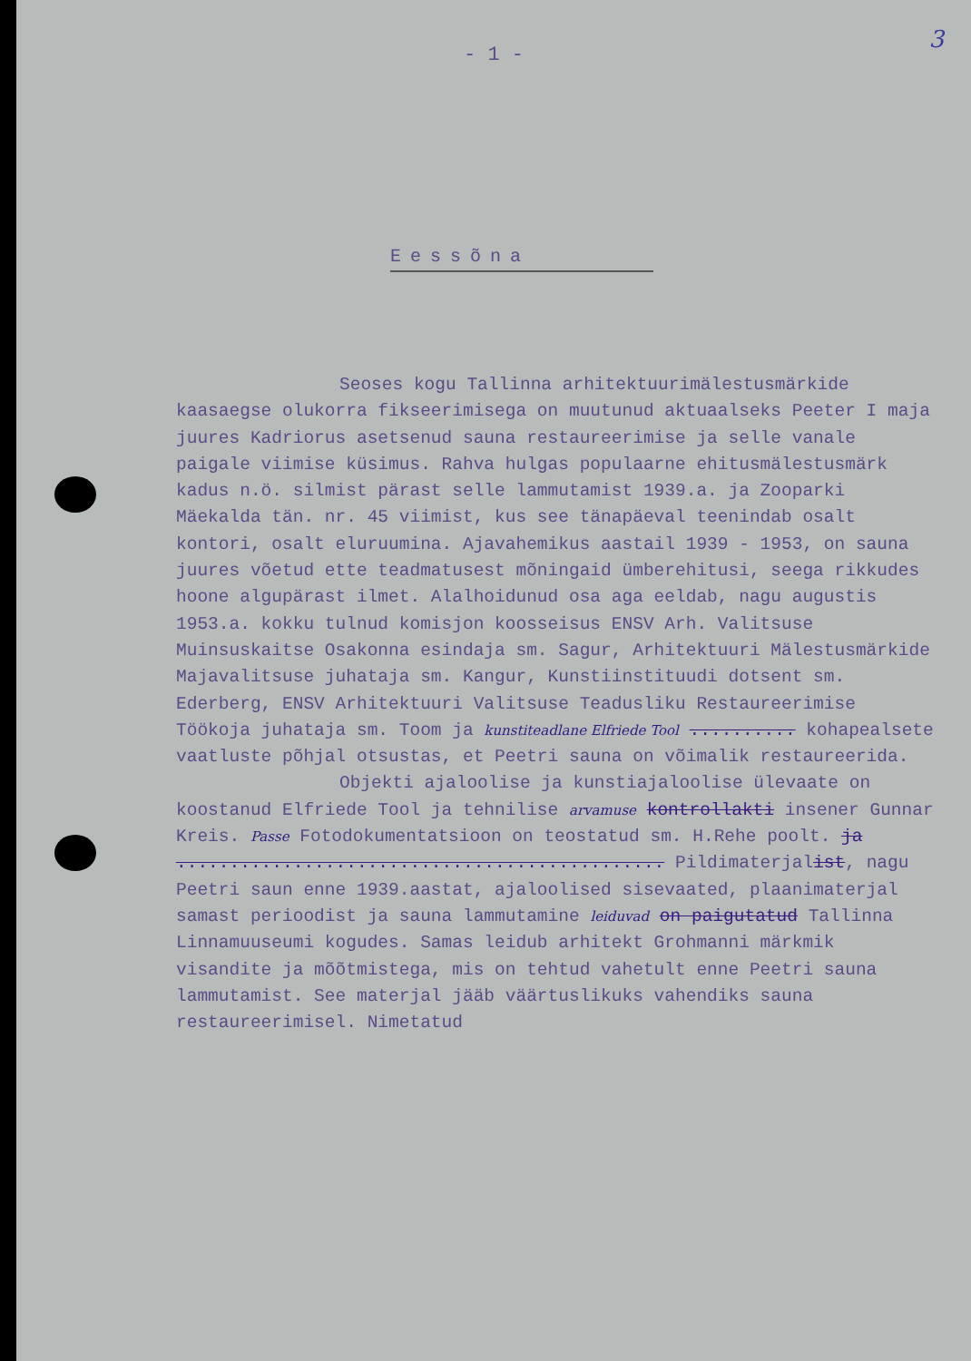3
- 1 -
Eessõna
Seoses kogu Tallinna arhitektuurimälestusmärkide kaasaegse olukorra fikseerimisega on muutunud aktuaalseks Peeter I maja juures Kadriorus asetsenud sauna restaureerimise ja selle vanale paigale viimise küsimus. Rahva hulgas populaarne ehitusmälestusmärk kadus n.ö. silmist pärast selle lammutamist 1939.a. ja Zooparki Mäekalda tän. nr. 45 viimist, kus see tänapäeval teenindab osalt kontori, osalt eluruumina. Ajavahemikus aastail 1939 - 1953, on sauna juures võetud ette teadmatusest mõningaid ümberehitusi, seega rikkudes hoone algupärast ilmet. Alalhoidunud osa aga eeldab, nagu augustis 1953.a. kokku tulnud komisjon koosseisus ENSV Arh. Valitsuse Muinsuskaitse Osakonna esindaja sm. Sagur, Arhitektuuri Mälestusmärkide Majavalitsuse juhataja sm. Kangur, Kunstiinstituudi dotsent sm. Ederberg, ENSV Arhitektuuri Valitsuse Teadusliku Restaureerimise Töökoja juhataja sm. Toom ja kunstiteadlane Elfriede Tool .......... kohapealsete vaatluste põhjal otsustas, et Peetri sauna on võimalik restaureerida.
Objekti ajaloolise ja kunstiajaloolise ülevaate on koostanud Elfriede Tool ja tehnilise arvamuse kontrollakti insener Gunnar Kreis. Passe Fotodokumentatsioon on teostatud sm. H.Rehe poolt. ja .............................................. Pildimaterjalist, nagu Peetri saun enne 1939.aastat, ajaloolised sisevaated, plaanimaterjal samast perioodist ja sauna lammutamine leiduvad on paigutatud Tallinna Linnamuuseumi kogudes. Samas leidub arhitekt Grohmanni märkmik visandite ja mõõtmistega, mis on tehtud vahetult enne Peetri sauna lammutamist. See materjal jääb väärtuslikuks vahendiks sauna restaureerimisel. Nimetatud